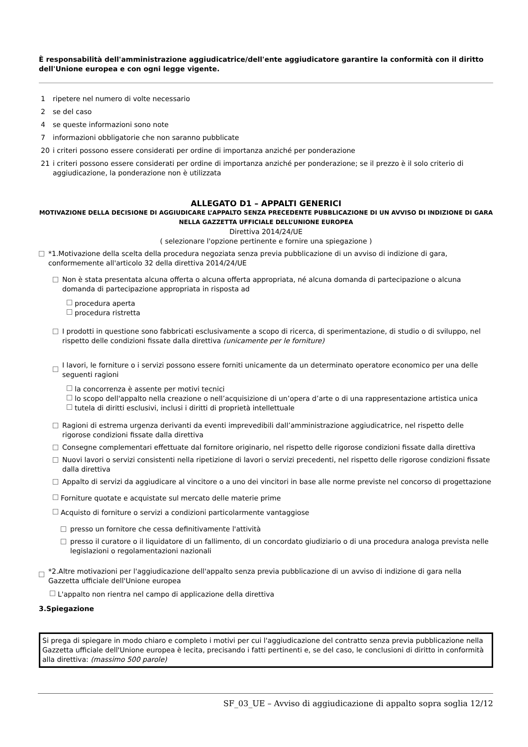È responsabilità dell'amministrazione aggiudicatrice/dell'ente aggiudicatore garantire la conformità con il diritto dell'Unione europea e con ogni legge vigente.
1 ripetere nel numero di volte necessario
2 se del caso
4 se queste informazioni sono note
7 informazioni obbligatorie che non saranno pubblicate
20 i criteri possono essere considerati per ordine di importanza anziché per ponderazione
21 i criteri possono essere considerati per ordine di importanza anziché per ponderazione; se il prezzo è il solo criterio di aggiudicazione, la ponderazione non è utilizzata
ALLEGATO D1 – APPALTI GENERICI
MOTIVAZIONE DELLA DECISIONE DI AGGIUDICARE L’APPALTO SENZA PRECEDENTE PUBBLICAZIONE DI UN AVVISO DI INDIZIONE DI GARA NELLA GAZZETTA UFFICIALE DELL’UNIONE EUROPEA
Direttiva 2014/24/UE
( selezionare l'opzione pertinente e fornire una spiegazione )
*1.Motivazione della scelta della procedura negoziata senza previa pubblicazione di un avviso di indizione di gara, conformemente all'articolo 32 della direttiva 2014/24/UE
Non è stata presentata alcuna offerta o alcuna offerta appropriata, né alcuna domanda di partecipazione o alcuna domanda di partecipazione appropriata in risposta ad
procedura aperta
procedura ristretta
I prodotti in questione sono fabbricati esclusivamente a scopo di ricerca, di sperimentazione, di studio o di sviluppo, nel rispetto delle condizioni fissate dalla direttiva (unicamente per le forniture)
I lavori, le forniture o i servizi possono essere forniti unicamente da un determinato operatore economico per una delle seguenti ragioni
la concorrenza è assente per motivi tecnici
lo scopo dell'appalto nella creazione o nell’acquisizione di un’opera d’arte o di una rappresentazione artistica unica
tutela di diritti esclusivi, inclusi i diritti di proprietà intellettuale
Ragioni di estrema urgenza derivanti da eventi imprevedibili dall’amministrazione aggiudicatrice, nel rispetto delle rigorose condizioni fissate dalla direttiva
Consegne complementari effettuate dal fornitore originario, nel rispetto delle rigorose condizioni fissate dalla direttiva
Nuovi lavori o servizi consistenti nella ripetizione di lavori o servizi precedenti, nel rispetto delle rigorose condizioni fissate dalla direttiva
Appalto di servizi da aggiudicare al vincitore o a uno dei vincitori in base alle norme previste nel concorso di progettazione
Forniture quotate e acquistate sul mercato delle materie prime
Acquisto di forniture o servizi a condizioni particolarmente vantaggiose
presso un fornitore che cessa definitivamente l'attività
presso il curatore o il liquidatore di un fallimento, di un concordato giudiziario o di una procedura analoga prevista nelle legislazioni o regolamentazioni nazionali
*2.Altre motivazioni per l'aggiudicazione dell'appalto senza previa pubblicazione di un avviso di indizione di gara nella Gazzetta ufficiale dell'Unione europea
L'appalto non rientra nel campo di applicazione della direttiva
3.Spiegazione
Si prega di spiegare in modo chiaro e completo i motivi per cui l'aggiudicazione del contratto senza previa pubblicazione nella Gazzetta ufficiale dell'Unione europea è lecita, precisando i fatti pertinenti e, se del caso, le conclusioni di diritto in conformità alla direttiva: (massimo 500 parole)
SF_03_UE – Avviso di aggiudicazione di appalto sopra soglia 12/12